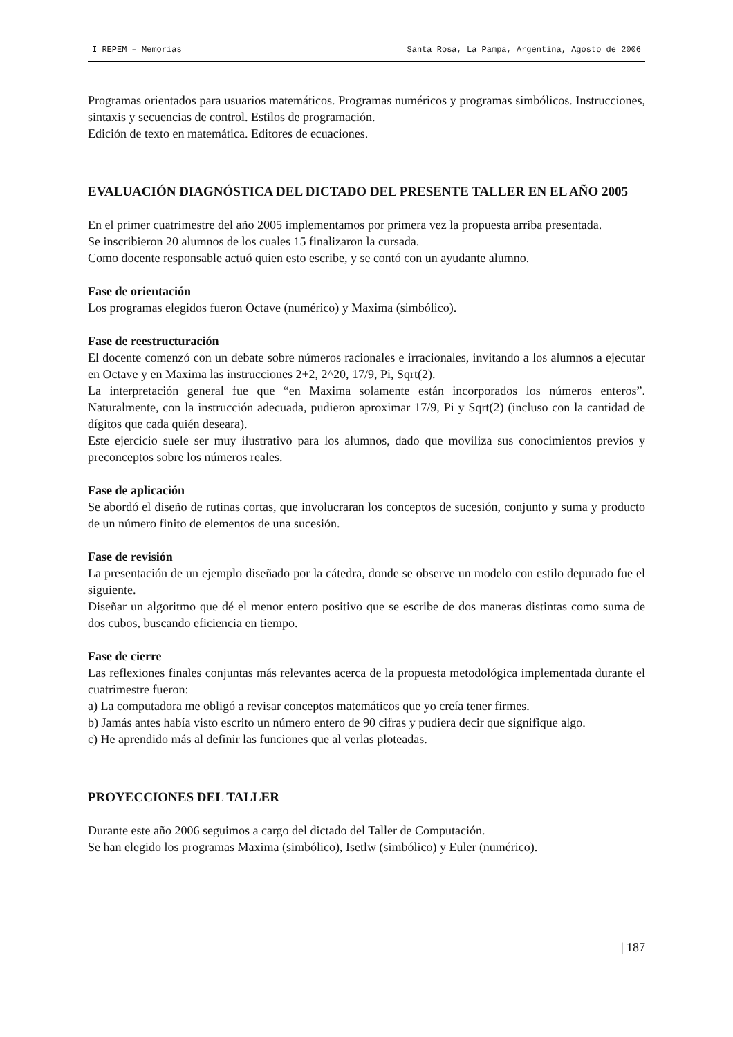I REPEM – Memorias Santa Rosa, La Pampa, Argentina, Agosto de 2006
Programas orientados para usuarios matemáticos. Programas numéricos y programas simbólicos. Instrucciones, sintaxis y secuencias de control. Estilos de programación.
Edición de texto en matemática. Editores de ecuaciones.
EVALUACIÓN DIAGNÓSTICA DEL DICTADO DEL PRESENTE TALLER EN EL AÑO 2005
En el primer cuatrimestre del año 2005 implementamos por primera vez la propuesta arriba presentada.
Se inscribieron 20 alumnos de los cuales 15 finalizaron la cursada.
Como docente responsable actuó quien esto escribe, y se contó con un ayudante alumno.
Fase de orientación
Los programas elegidos fueron Octave (numérico) y Maxima (simbólico).
Fase de reestructuración
El docente comenzó con un debate sobre números racionales e irracionales, invitando a los alumnos a ejecutar en Octave y en Maxima las instrucciones 2+2, 2^20, 17/9, Pi, Sqrt(2).
La interpretación general fue que “en Maxima solamente están incorporados los números enteros”. Naturalmente, con la instrucción adecuada, pudieron aproximar 17/9, Pi y Sqrt(2) (incluso con la cantidad de dígitos que cada quién deseara).
Este ejercicio suele ser muy ilustrativo para los alumnos, dado que moviliza sus conocimientos previos y preconceptos sobre los números reales.
Fase de aplicación
Se abordó el diseño de rutinas cortas, que involucraran los conceptos de sucesión, conjunto y suma y producto de un número finito de elementos de una sucesión.
Fase de revisión
La presentación de un ejemplo diseñado por la cátedra, donde se observe un modelo con estilo depurado fue el siguiente.
Diseñar un algoritmo que dé el menor entero positivo que se escribe de dos maneras distintas como suma de dos cubos, buscando eficiencia en tiempo.
Fase de cierre
Las reflexiones finales conjuntas más relevantes acerca de la propuesta metodológica implementada durante el cuatrimestre fueron:
a) La computadora me obligó a revisar conceptos matemáticos que yo creía tener firmes.
b) Jamás antes había visto escrito un número entero de 90 cifras y pudiera decir que signifique algo.
c) He aprendido más al definir las funciones que al verlas ploteadas.
PROYECCIONES DEL TALLER
Durante este año 2006 seguimos a cargo del dictado del Taller de Computación.
Se han elegido los programas Maxima (simbólico), Isetlw (simbólico) y Euler (numérico).
| 187